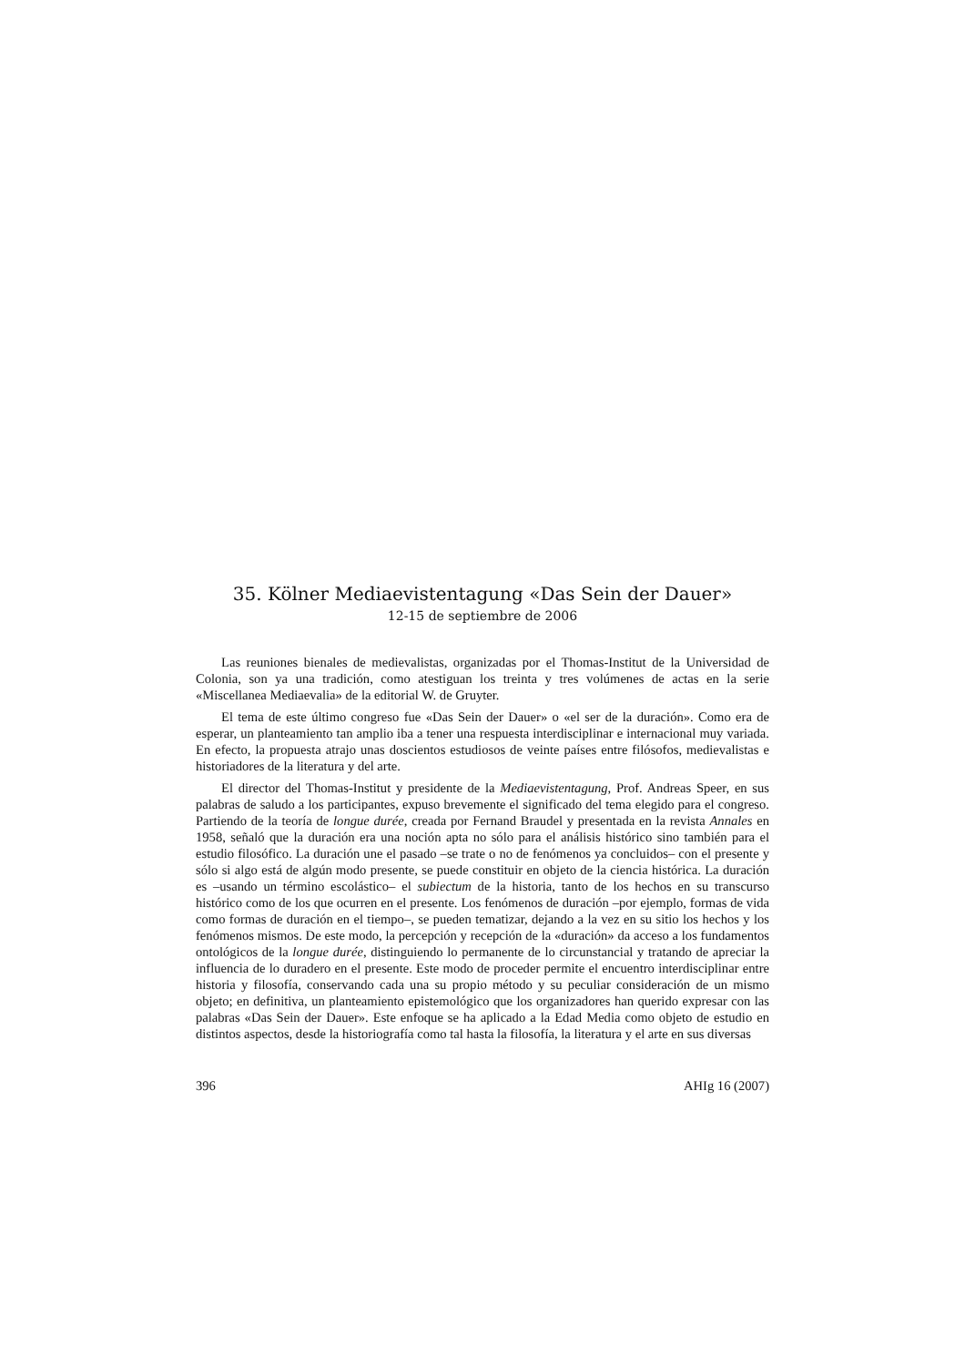35. Kölner Mediaevistentagung «Das Sein der Dauer»
12-15 de septiembre de 2006
Las reuniones bienales de medievalistas, organizadas por el Thomas-Institut de la Universidad de Colonia, son ya una tradición, como atestiguan los treinta y tres volúmenes de actas en la serie «Miscellanea Mediaevalia» de la editorial W. de Gruyter.
El tema de este último congreso fue «Das Sein der Dauer» o «el ser de la duración». Como era de esperar, un planteamiento tan amplio iba a tener una respuesta interdisciplinar e internacional muy variada. En efecto, la propuesta atrajo unas doscientos estudiosos de veinte países entre filósofos, medievalistas e historiadores de la literatura y del arte.
El director del Thomas-Institut y presidente de la Mediaevistentagung, Prof. Andreas Speer, en sus palabras de saludo a los participantes, expuso brevemente el significado del tema elegido para el congreso. Partiendo de la teoría de longue durée, creada por Fernand Braudel y presentada en la revista Annales en 1958, señaló que la duración era una noción apta no sólo para el análisis histórico sino también para el estudio filosófico. La duración une el pasado –se trate o no de fenómenos ya concluidos– con el presente y sólo si algo está de algún modo presente, se puede constituir en objeto de la ciencia histórica. La duración es –usando un término escolástico– el subiectum de la historia, tanto de los hechos en su transcurso histórico como de los que ocurren en el presente. Los fenómenos de duración –por ejemplo, formas de vida como formas de duración en el tiempo–, se pueden tematizar, dejando a la vez en su sitio los hechos y los fenómenos mismos. De este modo, la percepción y recepción de la «duración» da acceso a los fundamentos ontológicos de la longue durée, distinguiendo lo permanente de lo circunstancial y tratando de apreciar la influencia de lo duradero en el presente. Este modo de proceder permite el encuentro interdisciplinar entre historia y filosofía, conservando cada una su propio método y su peculiar consideración de un mismo objeto; en definitiva, un planteamiento epistemológico que los organizadores han querido expresar con las palabras «Das Sein der Dauer». Este enfoque se ha aplicado a la Edad Media como objeto de estudio en distintos aspectos, desde la historiografía como tal hasta la filosofía, la literatura y el arte en sus diversas
396 AHIg 16 (2007)